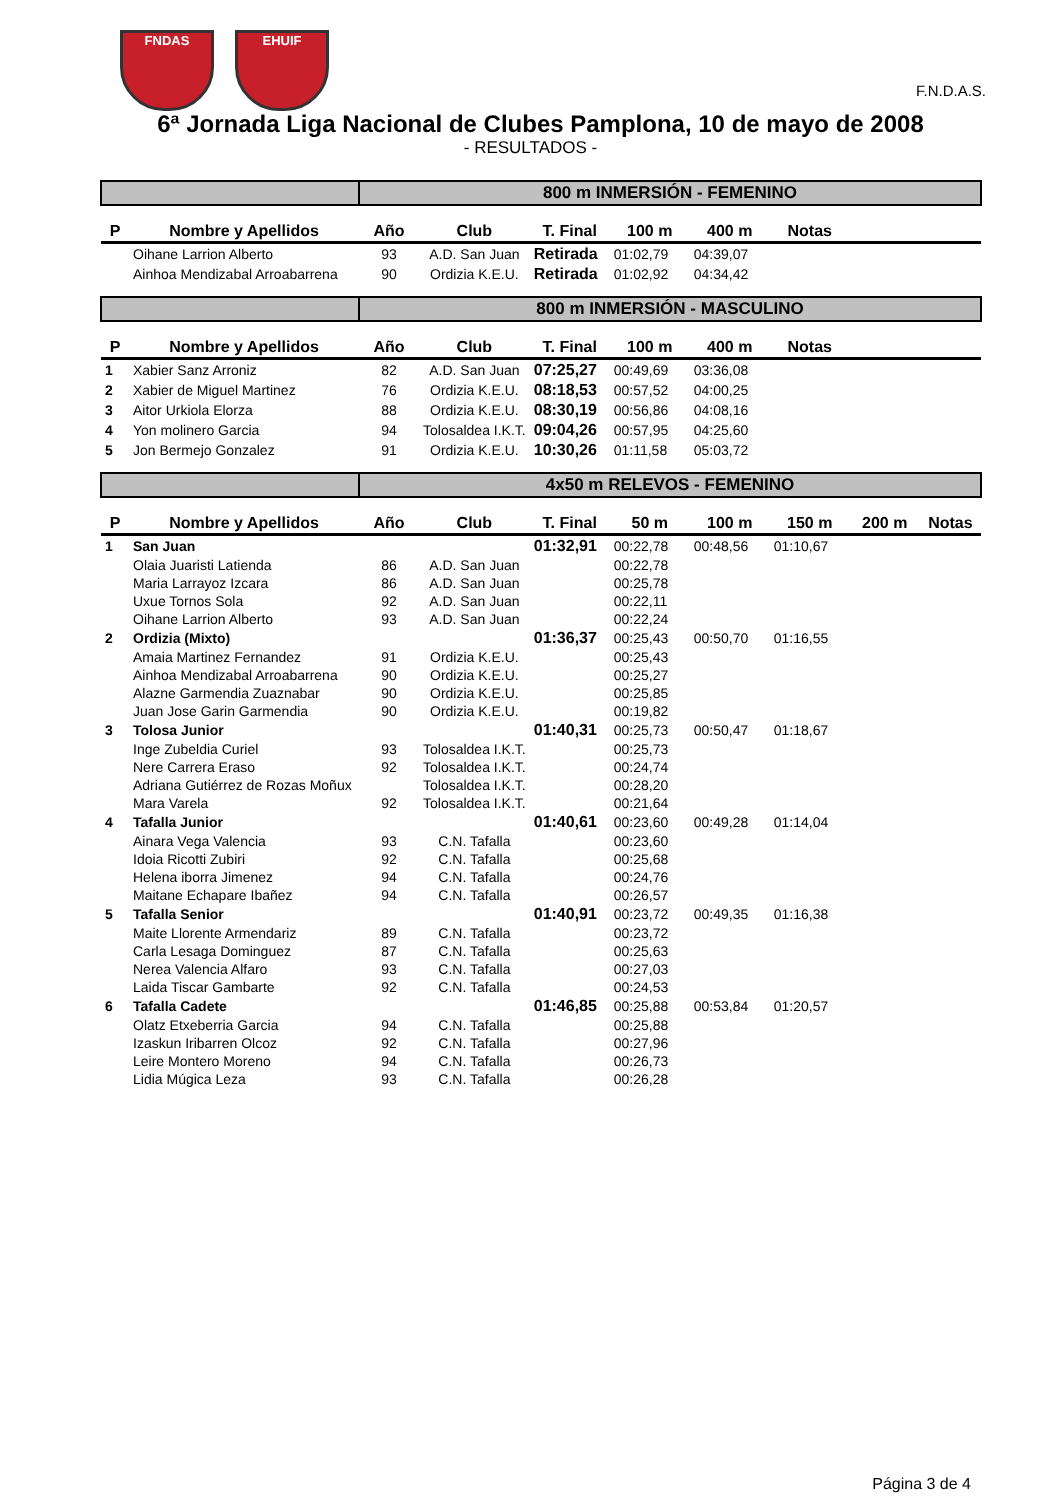FNDAS EHUIF
F.N.D.A.S.
6ª Jornada Liga Nacional de Clubes Pamplona, 10 de mayo de 2008
- RESULTADOS -
| | | 800 m INMERSIÓN - FEMENINO | | | | | | | |
| P | Nombre y Apellidos | Año | Club | T. Final | 100 m | 400 m | Notas | | |
| | Oihane Larrion Alberto | 93 | A.D. San Juan | Retirada | 01:02,79 | 04:39,07 | | | |
| | Ainhoa Mendizabal Arroabarrena | 90 | Ordizia K.E.U. | Retirada | 01:02,92 | 04:34,42 | | | |
| | | 800 m INMERSIÓN - MASCULINO | | | | | | | |
| P | Nombre y Apellidos | Año | Club | T. Final | 100 m | 400 m | Notas | | |
| 1 | Xabier Sanz Arroniz | 82 | A.D. San Juan | 07:25,27 | 00:49,69 | 03:36,08 | | | |
| 2 | Xabier de Miguel Martinez | 76 | Ordizia K.E.U. | 08:18,53 | 00:57,52 | 04:00,25 | | | |
| 3 | Aitor Urkiola Elorza | 88 | Ordizia K.E.U. | 08:30,19 | 00:56,86 | 04:08,16 | | | |
| 4 | Yon molinero Garcia | 94 | Tolosaldea I.K.T. | 09:04,26 | 00:57,95 | 04:25,60 | | | |
| 5 | Jon Bermejo Gonzalez | 91 | Ordizia K.E.U. | 10:30,26 | 01:11,58 | 05:03,72 | | | |
| | | 4x50 m RELEVOS - FEMENINO | | | | | | | |
| P | Nombre y Apellidos | Año | Club | T. Final | 50 m | 100 m | 150 m | 200 m | Notas |
| 1 | San Juan | | | 01:32,91 | 00:22,78 | 00:48,56 | 01:10,67 | | |
| | Olaia Juaristi Latienda | 86 | A.D. San Juan | | 00:22,78 | | | | |
| | Maria Larrayoz Izcara | 86 | A.D. San Juan | | 00:25,78 | | | | |
| | Uxue Tornos Sola | 92 | A.D. San Juan | | 00:22,11 | | | | |
| | Oihane Larrion Alberto | 93 | A.D. San Juan | | 00:22,24 | | | | |
| 2 | Ordizia (Mixto) | | | 01:36,37 | 00:25,43 | 00:50,70 | 01:16,55 | | |
| | Amaia Martinez Fernandez | 91 | Ordizia K.E.U. | | 00:25,43 | | | | |
| | Ainhoa Mendizabal Arroabarrena | 90 | Ordizia K.E.U. | | 00:25,27 | | | | |
| | Alazne Garmendia Zuaznabar | 90 | Ordizia K.E.U. | | 00:25,85 | | | | |
| | Juan Jose Garin Garmendia | 90 | Ordizia K.E.U. | | 00:19,82 | | | | |
| 3 | Tolosa Junior | | | 01:40,31 | 00:25,73 | 00:50,47 | 01:18,67 | | |
| | Inge Zubeldia Curiel | 93 | Tolosaldea I.K.T. | | 00:25,73 | | | | |
| | Nere Carrera Eraso | 92 | Tolosaldea I.K.T. | | 00:24,74 | | | | |
| | Adriana Gutiérrez de Rozas Moñux | | Tolosaldea I.K.T. | | 00:28,20 | | | | |
| | Mara Varela | 92 | Tolosaldea I.K.T. | | 00:21,64 | | | | |
| 4 | Tafalla Junior | | | 01:40,61 | 00:23,60 | 00:49,28 | 01:14,04 | | |
| | Ainara Vega Valencia | 93 | C.N. Tafalla | | 00:23,60 | | | | |
| | Idoia Ricotti Zubiri | 92 | C.N. Tafalla | | 00:25,68 | | | | |
| | Helena iborra Jimenez | 94 | C.N. Tafalla | | 00:24,76 | | | | |
| | Maitane Echapare Ibañez | 94 | C.N. Tafalla | | 00:26,57 | | | | |
| 5 | Tafalla Senior | | | 01:40,91 | 00:23,72 | 00:49,35 | 01:16,38 | | |
| | Maite Llorente Armendariz | 89 | C.N. Tafalla | | 00:23,72 | | | | |
| | Carla Lesaga Dominguez | 87 | C.N. Tafalla | | 00:25,63 | | | | |
| | Nerea Valencia Alfaro | 93 | C.N. Tafalla | | 00:27,03 | | | | |
| | Laida Tiscar Gambarte | 92 | C.N. Tafalla | | 00:24,53 | | | | |
| 6 | Tafalla Cadete | | | 01:46,85 | 00:25,88 | 00:53,84 | 01:20,57 | | |
| | Olatz Etxeberria Garcia | 94 | C.N. Tafalla | | 00:25,88 | | | | |
| | Izaskun Iribarren Olcoz | 92 | C.N. Tafalla | | 00:27,96 | | | | |
| | Leire Montero Moreno | 94 | C.N. Tafalla | | 00:26,73 | | | | |
| | Lidia Múgica Leza | 93 | C.N. Tafalla | | 00:26,28 | | | | |
Página 3 de 4